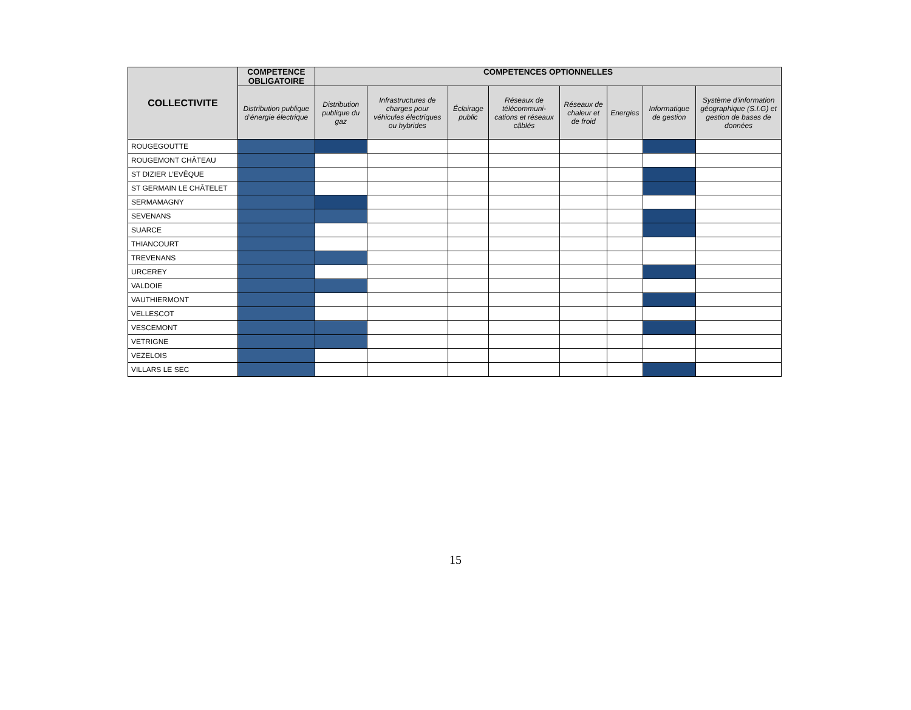| COLLECTIVITE | COMPETENCE OBLIGATOIRE | COMPETENCES OPTIONNELLES | | | | | | | |
| --- | --- | --- | --- | --- | --- | --- | --- | --- | --- |
| | Distribution publique d’énergie électrique | Distribution publique du gaz | Infrastructures de charges pour véhicules électriques ou hybrides | Éclairage public | Réseaux de télécommuni-cations et réseaux câblés | Réseaux de chaleur et de froid | Energies | Informatique de gestion | Système d’information géographique (S.I.G) et gestion de bases de données |
| ROUGEGOUTTE | | | | | | | | | |
| ROUGEMONT CHÂTEAU | | | | | | | | | |
| ST DIZIER L’EVÊQUE | | | | | | | | | |
| ST GERMAIN LE CHÂTELET | | | | | | | | | |
| SERMAMAGNY | | | | | | | | | |
| SEVENANS | | | | | | | | | |
| SUARCE | | | | | | | | | |
| THIANCOURT | | | | | | | | | |
| TREVENANS | | | | | | | | | |
| URCEREY | | | | | | | | | |
| VALDOIE | | | | | | | | | |
| VAUTHIERMONT | | | | | | | | | |
| VELLESCOT | | | | | | | | | |
| VESCEMONT | | | | | | | | | |
| VETRIGNE | | | | | | | | | |
| VEZELOIS | | | | | | | | | |
| VILLARS LE SEC | | | | | | | | | |
15